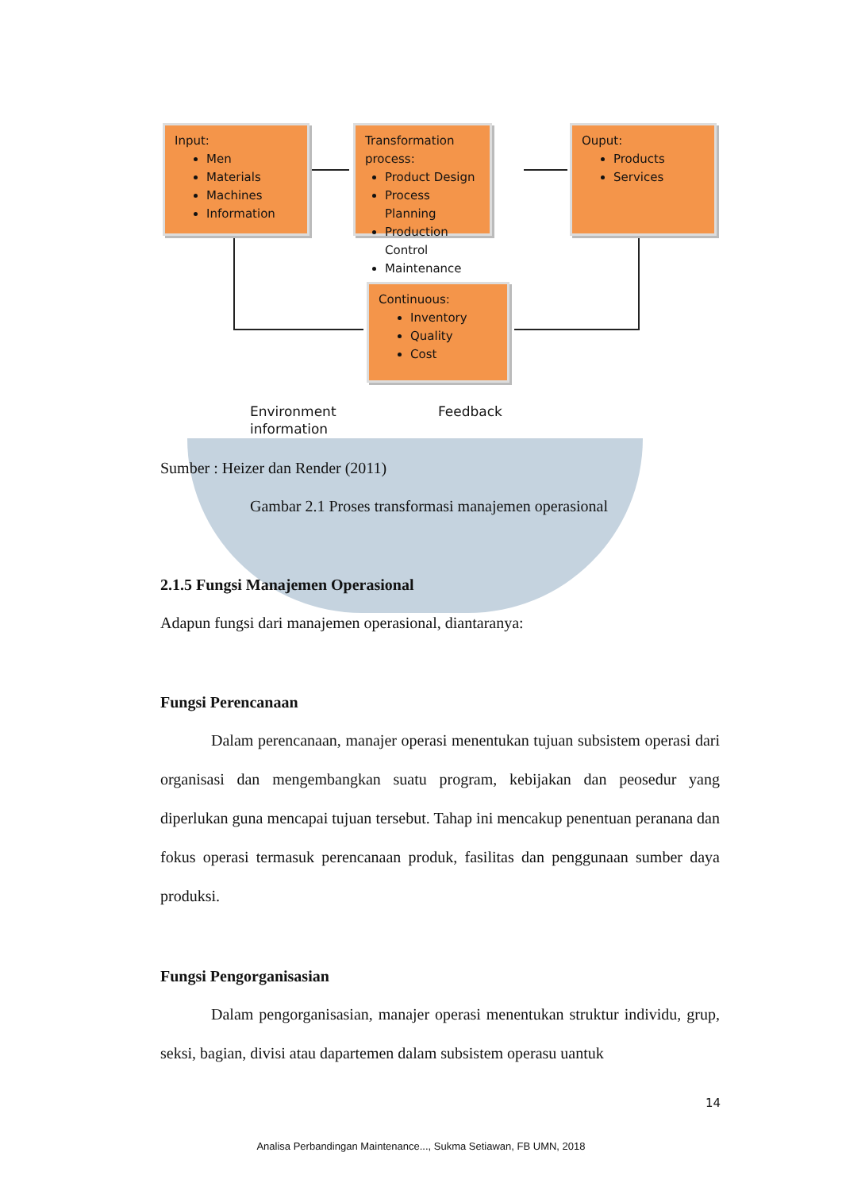Input:
Men
Materials
Machines
Information
Transformation process:
Product Design
Process Planning
Production Control
Maintenance
Ouput:
Products
Services
Continuous:
Inventory
Quality
Cost
Environment
information
Feedback
Sumber : Heizer dan Render (2011)
Gambar 2.1 Proses transformasi manajemen operasional
2.1.5 Fungsi Manajemen Operasional
Adapun fungsi dari manajemen operasional, diantaranya:
Fungsi Perencanaan
Dalam perencanaan, manajer operasi menentukan tujuan subsistem operasi dari organisasi dan mengembangkan suatu program, kebijakan dan peosedur yang diperlukan guna mencapai tujuan tersebut. Tahap ini mencakup penentuan peranana dan fokus operasi termasuk perencanaan produk, fasilitas dan penggunaan sumber daya produksi.
Fungsi Pengorganisasian
Dalam pengorganisasian, manajer operasi menentukan struktur individu, grup, seksi, bagian, divisi atau dapartemen dalam subsistem operasu uantuk
14
Analisa Perbandingan Maintenance..., Sukma Setiawan, FB UMN, 2018